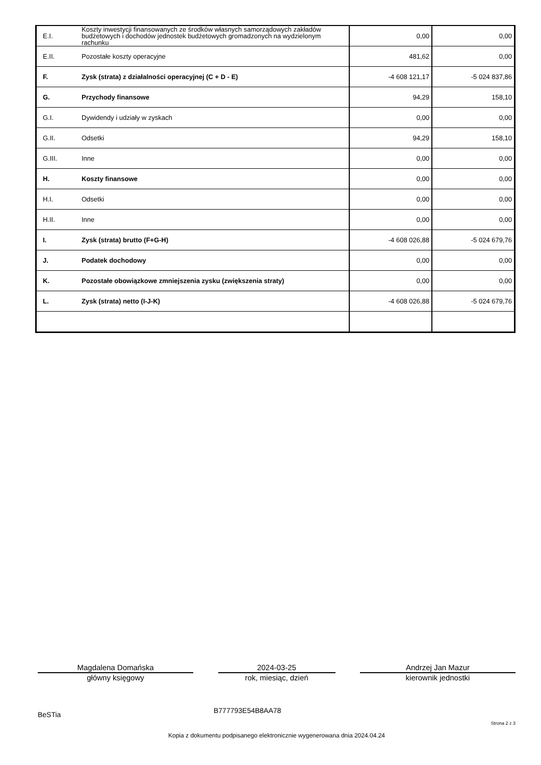| E.I. | Koszty inwestycji finansowanych ze środków własnych samorządowych zakładów budżetowych i dochodów jednostek budżetowych gromadzonych na wydzielonym rachunku | 0,00 | 0,00 |
| E.II. | Pozostałe koszty operacyjne | 481,62 | 0,00 |
| F. | Zysk (strata) z działalności operacyjnej (C + D - E) | -4 608 121,17 | -5 024 837,86 |
| G. | Przychody finansowe | 94,29 | 158,10 |
| G.I. | Dywidendy i udziały w zyskach | 0,00 | 0,00 |
| G.II. | Odsetki | 94,29 | 158,10 |
| G.III. | Inne | 0,00 | 0,00 |
| H. | Koszty finansowe | 0,00 | 0,00 |
| H.I. | Odsetki | 0,00 | 0,00 |
| H.II. | Inne | 0,00 | 0,00 |
| I. | Zysk (strata) brutto (F+G-H) | -4 608 026,88 | -5 024 679,76 |
| J. | Podatek dochodowy | 0,00 | 0,00 |
| K. | Pozostałe obowiązkowe zmniejszenia zysku (zwiększenia straty) | 0,00 | 0,00 |
| L. | Zysk (strata) netto (I-J-K) | -4 608 026,88 | -5 024 679,76 |
Magdalena Domańska
główny księgowy
2024-03-25
rok, miesiąc, dzień
Andrzej Jan Mazur
kierownik jednostki
BeSTia B777793E54B8AA78
Strona 2 z 3
Kopia z dokumentu podpisanego elektronicznie wygenerowana dnia 2024.04.24